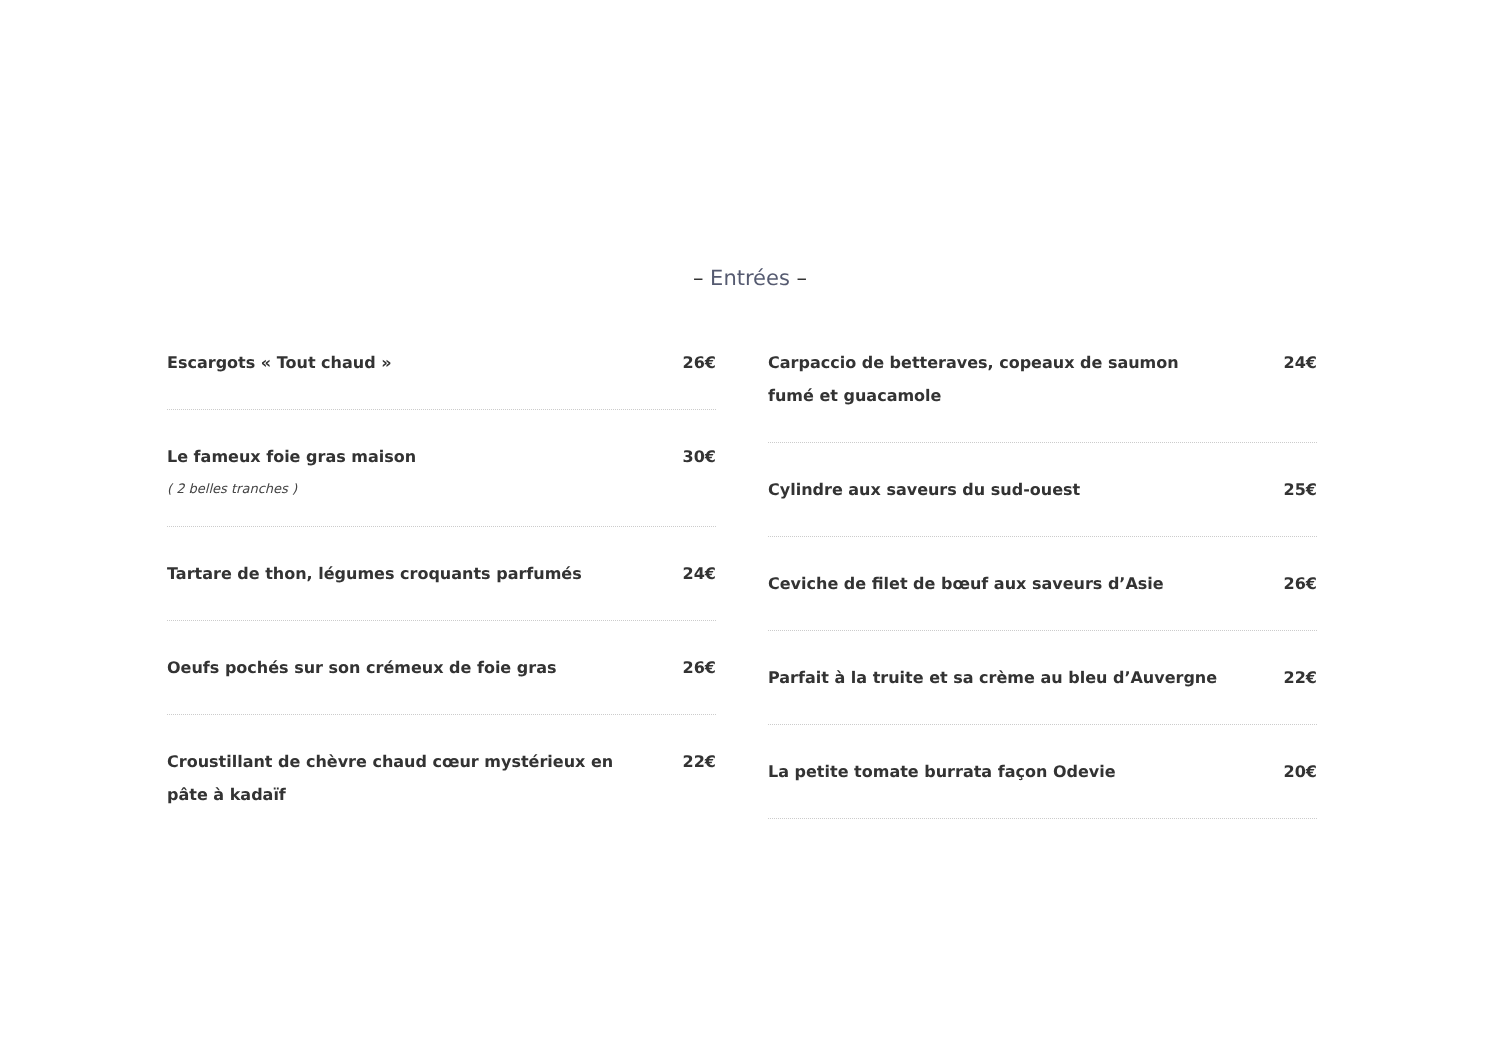– Entrées –
Escargots « Tout chaud » 26€
Le fameux foie gras maison 30€
( 2 belles tranches )
Tartare de thon, légumes croquants parfumés 24€
Oeufs pochés sur son crémeux de foie gras 26€
Croustillant de chèvre chaud cœur mystérieux en pâte à kadaïf
22€
Carpaccio de betteraves, copeaux de saumon fumé et guacamole
24€
Cylindre aux saveurs du sud-ouest 25€
Ceviche de filet de bœuf aux saveurs d’Asie 26€
Parfait à la truite et sa crème au bleu d’Auvergne
22€
La petite tomate burrata façon Odevie 20€